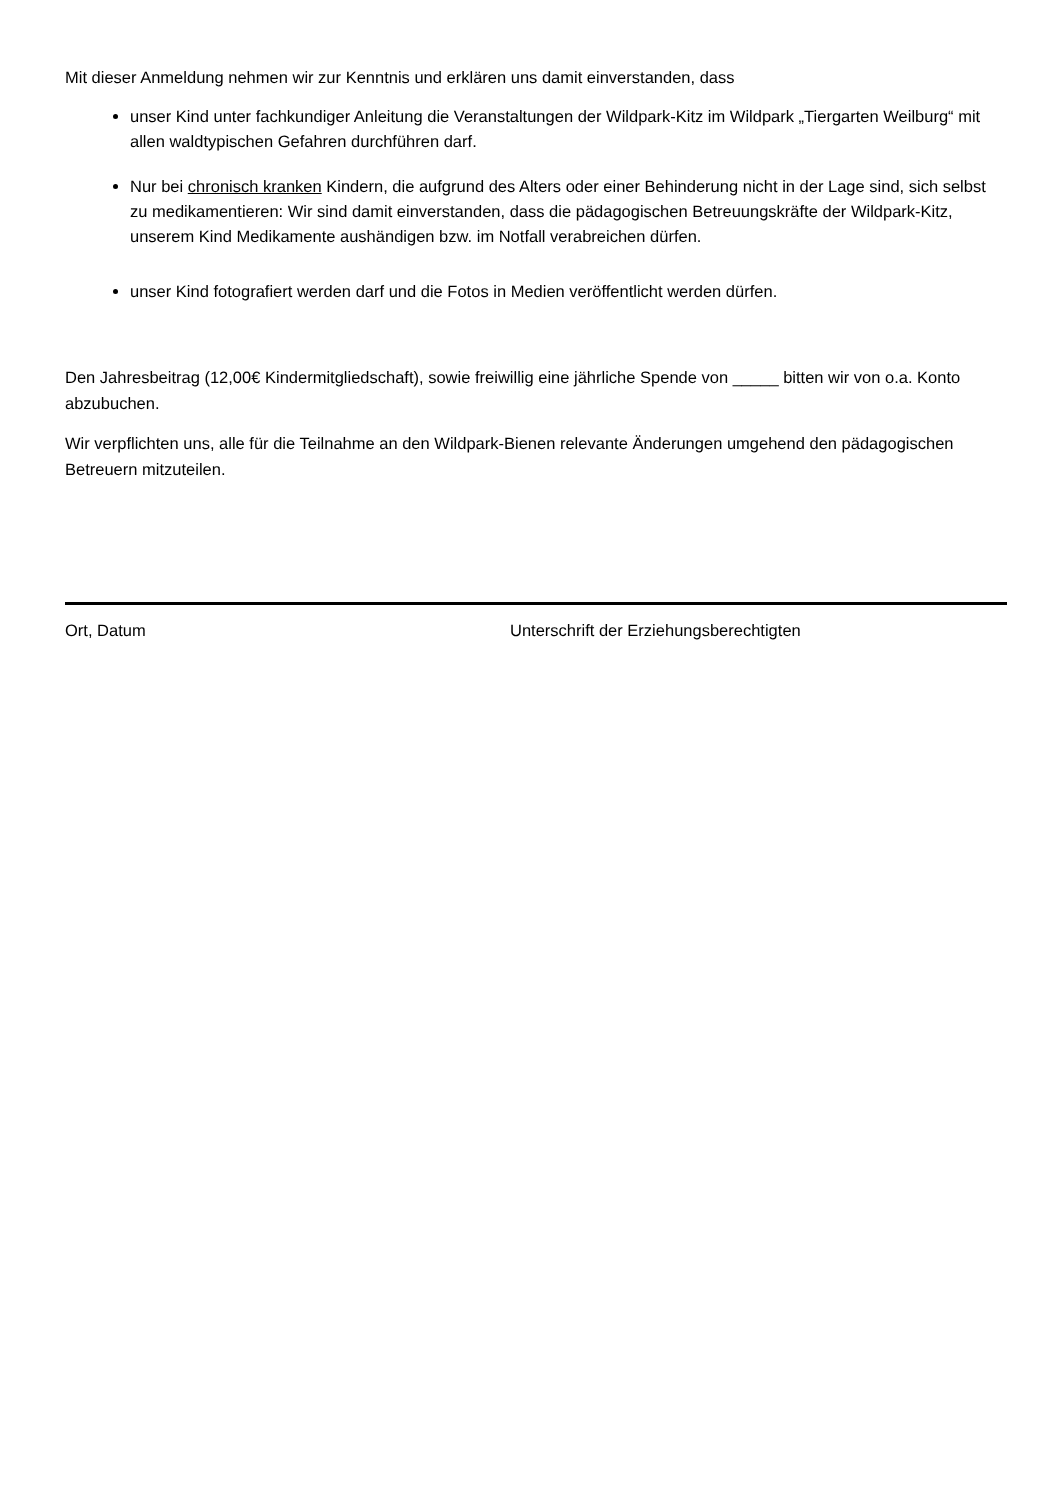Mit dieser Anmeldung nehmen wir zur Kenntnis und erklären uns damit einverstanden, dass
unser Kind unter fachkundiger Anleitung die Veranstaltungen der Wildpark-Kitz im Wildpark „Tiergarten Weilburg“ mit allen waldtypischen Gefahren durchführen darf.
Nur bei chronisch kranken Kindern, die aufgrund des Alters oder einer Behinderung nicht in der Lage sind, sich selbst zu medikamentieren: Wir sind damit einverstanden, dass die pädagogischen Betreuungskräfte der Wildpark-Kitz, unserem Kind Medikamente aushändigen bzw. im Notfall verabreichen dürfen.
unser Kind fotografiert werden darf und die Fotos in Medien veröffentlicht werden dürfen.
Den Jahresbeitrag (12,00€ Kindermitgliedschaft), sowie freiwillig eine jährliche Spende von _____ bitten wir von o.a. Konto abzubuchen.
Wir verpflichten uns, alle für die Teilnahme an den Wildpark-Bienen relevante Änderungen umgehend den pädagogischen Betreuern mitzuteilen.
Ort, Datum Unterschrift der Erziehungsberechtigten